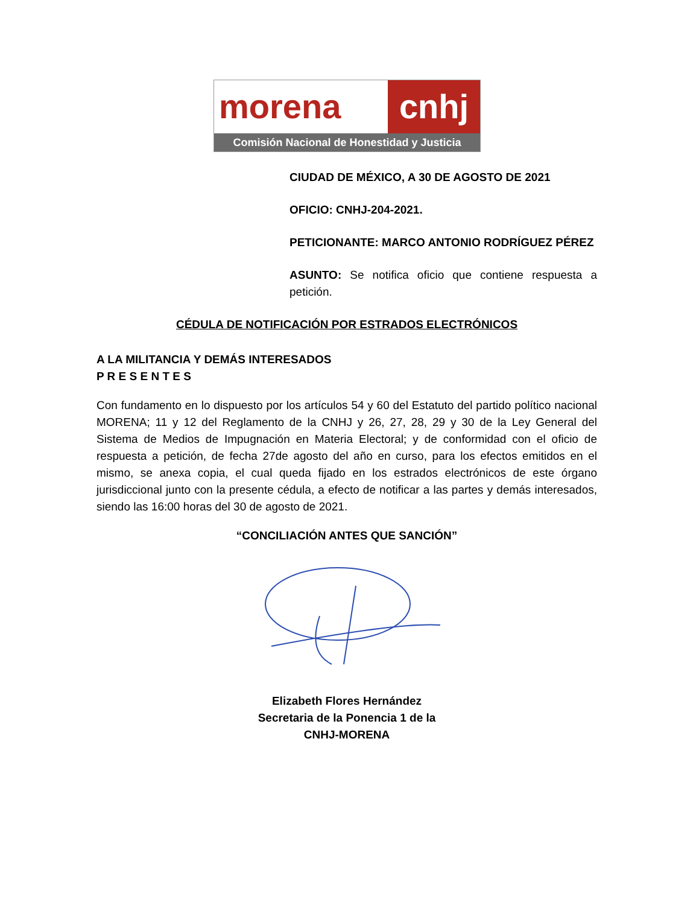morena cnhj
Comisión Nacional de Honestidad y Justicia
CIUDAD DE MÉXICO, A 30 DE AGOSTO DE 2021
OFICIO: CNHJ-204-2021.
PETICIONANTE: MARCO ANTONIO RODRÍGUEZ PÉREZ
ASUNTO: Se notifica oficio que contiene respuesta a petición.
CÉDULA DE NOTIFICACIÓN POR ESTRADOS ELECTRÓNICOS
A LA MILITANCIA Y DEMÁS INTERESADOS
P R E S E N T E S
Con fundamento en lo dispuesto por los artículos 54 y 60 del Estatuto del partido político nacional MORENA; 11 y 12 del Reglamento de la CNHJ y 26, 27, 28, 29 y 30 de la Ley General del Sistema de Medios de Impugnación en Materia Electoral; y de conformidad con el oficio de respuesta a petición, de fecha 27de agosto del año en curso, para los efectos emitidos en el mismo, se anexa copia, el cual queda fijado en los estrados electrónicos de este órgano jurisdiccional junto con la presente cédula, a efecto de notificar a las partes y demás interesados, siendo las 16:00 horas del 30 de agosto de 2021.
“CONCILIACIÓN ANTES QUE SANCIÓN”
Elizabeth Flores Hernández
Secretaria de la Ponencia 1 de la
CNHJ-MORENA